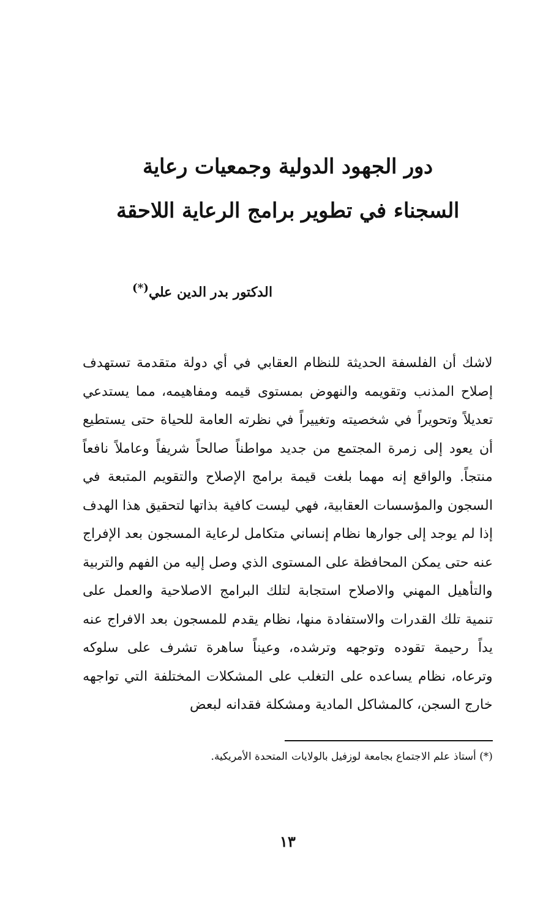دور الجهود الدولية وجمعيات رعاية
السجناء في تطوير برامج الرعاية اللاحقة
الدكتور بدر الدين علي<sup>(*)</sup>
لاشك أن الفلسفة الحديثة للنظام العقابي في أي دولة متقدمة تستهدف إصلاح المذنب وتقويمه والنهوض بمستوى قيمه ومفاهيمه، مما يستدعي تعديلاً وتحويراً في شخصيته وتغييراً في نظرته العامة للحياة حتى يستطيع أن يعود إلى زمرة المجتمع من جديد مواطناً صالحاً شريفاً وعاملاً نافعاً منتجاً. والواقع إنه مهما بلغت قيمة برامج الإصلاح والتقويم المتبعة في السجون والمؤسسات العقابية، فهي ليست كافية بذاتها لتحقيق هذا الهدف إذا لم يوجد إلى جوارها نظام إنساني متكامل لرعاية المسجون بعد الإفراج عنه حتى يمكن المحافظة على المستوى الذي وصل إليه من الفهم والتربية والتأهيل المهني والاصلاح استجابة لتلك البرامج الاصلاحية والعمل على تنمية تلك القدرات والاستفادة منها، نظام يقدم للمسجون بعد الافراج عنه يداً رحيمة تقوده وتوجهه وترشده، وعيناً ساهرة تشرف على سلوكه وترعاه، نظام يساعده على التغلب على المشكلات المختلفة التي تواجهه خارج السجن، كالمشاكل المادية ومشكلة فقدانه لبعض
(*) أستاذ علم الاجتماع بجامعة لوزفيل بالولايات المتحدة الأمريكية.
١٣